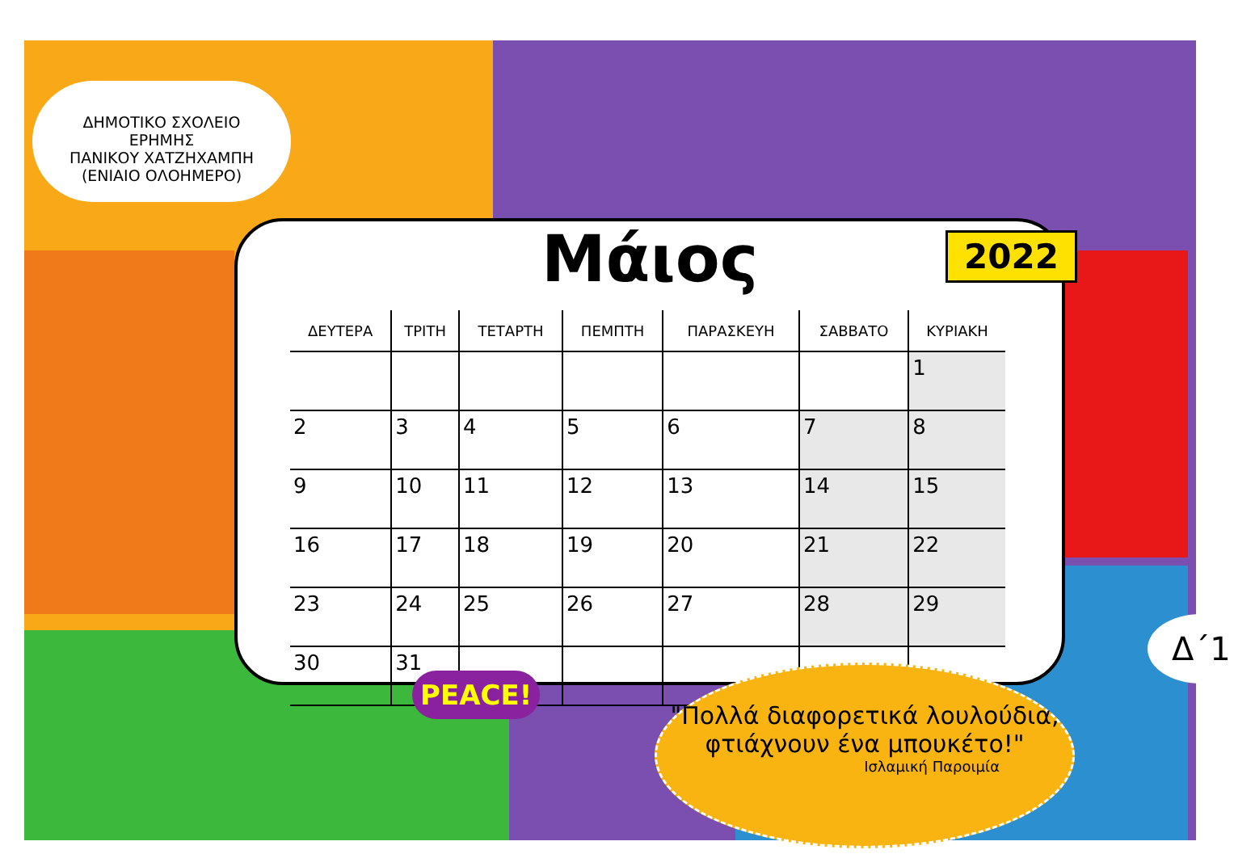ΔΗΜΟΤΙΚΟ ΣΧΟΛΕΙΟ ΕΡΗΜΗΣ
ΠΑΝΙΚΟΥ ΧΑΤΖΗΧΑΜΠΗ
(ΕΝΙΑΙΟ ΟΛΟΗΜΕΡΟ)
Μάιος
| ΔΕΥΤΕΡΑ | ΤΡΙΤΗ | ΤΕΤΑΡΤΗ | ΠΕΜΠΤΗ | ΠΑΡΑΣΚΕΥΗ | ΣΑΒΒΑΤΟ | ΚΥΡΙΑΚΗ |
| --- | --- | --- | --- | --- | --- | --- |
| | | | | | | 1 |
| 2 | 3 | 4 | 5 | 6 | 7 | 8 |
| 9 | 10 | 11 | 12 | 13 | 14 | 15 |
| 16 | 17 | 18 | 19 | 20 | 21 | 22 |
| 23 | 24 | 25 | 26 | 27 | 28 | 29 |
| 30 | 31 | | | | | |
2022
PEACE!
Δ΄1
"Πολλά διαφορετικά λουλούδια,
φτιάχνουν ένα μπουκέτο!"
Ισλαμική Παροιμία